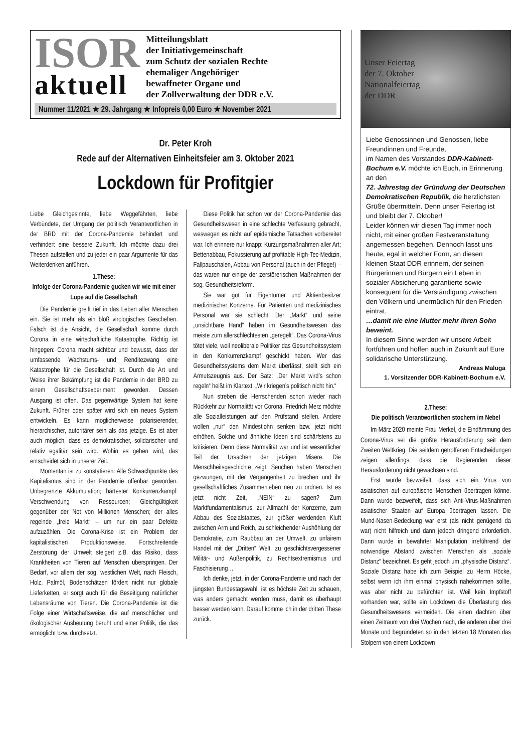ISOR
aktuell
Mitteilungsblatt
der Initiativgemeinschaft
zum Schutz der sozialen Rechte
ehemaliger Angehöriger
bewaffneter Organe und
der Zollverwaltung der DDR e.V.
Nummer 11/2021 ★ 29. Jahrgang ★ Infopreis 0,00 Euro ★ November 2021
Dr. Peter Kroh
Rede auf der Alternativen Einheitsfeier am 3. Oktober 2021
Lockdown für Profitgier
Liebe Gleichgesinnte, liebe Weggefährten, liebe Verbündete, der Umgang der politisch Verantwortlichen in der BRD mit der Corona-Pandemie behindert und verhindert eine bessere Zukunft. Ich möchte dazu drei Thesen aufstellen und zu jeder ein paar Argumente für das Weiterdenken anführen.
1.These:
Infolge der Corona-Pandemie gucken wir wie mit einer Lupe auf die Gesellschaft
Die Pandemie greift tief in das Leben aller Menschen ein. Sie ist mehr als ein bloß virologisches Geschehen. Falsch ist die Ansicht, die Gesellschaft komme durch Corona in eine wirtschaftliche Katastrophe. Richtig ist hingegen: Corona macht sichtbar und bewusst, dass der umfassende Wachstums- und Renditezwang eine Katastrophe für die Gesellschaft ist. Durch die Art und Weise ihrer Bekämpfung ist die Pandemie in der BRD zu einem Gesellschaftsexperiment geworden. Dessen Ausgang ist offen. Das gegenwärtige System hat keine Zukunft. Früher oder später wird sich ein neues System entwickeln. Es kann möglicherweise polarisierender, hierarchischer, autoritärer sein als das jetzige. Es ist aber auch möglich, dass es demokratischer, solidarischer und relativ egalitär sein wird. Wohin es gehen wird, das entscheidet sich in unserer Zeit.
Momentan ist zu konstatieren: Alle Schwachpunkte des Kapitalismus sind in der Pandemie offenbar geworden. Unbegrenzte Akkumulation; härtester Konkurrenzkampf: Verschwendung von Ressourcen; Gleichgültigkeit gegenüber der Not von Millionen Menschen; der alles regelnde „freie Markt“ – um nur ein paar Defekte aufzuzählen. Die Corona-Krise ist ein Problem der kapitalistischen Produktionsweise. Fortschreitende Zerstörung der Umwelt steigert z.B. das Risiko, dass Krankheiten von Tieren auf Menschen überspringen. Der Bedarf, vor allem der sog. westlichen Welt, nach Fleisch, Holz, Palmöl, Bodenschätzen fördert nicht nur globale Lieferketten, er sorgt auch für die Beseitigung natürlicher Lebensräume von Tieren. Die Corona-Pandemie ist die Folge einer Wirtschaftsweise, die auf menschlicher und ökologischer Ausbeutung beruht und einer Politik, die das ermöglicht bzw. durchsetzt.
Diese Politik hat schon vor der Corona-Pandemie das Gesundheitswesen in eine schlechte Verfassung gebracht, weswegen es nicht auf epidemische Tatsachen vorbereitet war. Ich erinnere nur knapp: Kürzungsmaßnahmen aller Art; Bettenabbau, Fokussierung auf profitable High-Tec-Medizin, Fallpauschalen, Abbau von Personal (auch in der Pflege!) – das waren nur einige der zerstörerischen Maßnahmen der sog. Gesundheitsreform.
Sie war gut für Eigentümer und Aktienbesitzer medizinischer Konzerne. Für Patienten und medizinisches Personal war sie schlecht. Der „Markt“ und seine „unsichtbare Hand“ haben im Gesundheitswesen das meiste zum allerschlechtesten „geregelt“. Das Corona-Virus tötet viele, weil neoliberale Politiker das Gesundheitssystem in den Konkurrenzkampf geschickt haben. Wer das Gesundheitssystems dem Markt überlässt, stellt sich ein Armutszeugnis aus. Der Satz: „Der Markt wird’s schon regeln“ heißt im Klartext: „Wir kriegen’s politisch nicht hin.“
Nun streben die Herrschenden schon wieder nach Rückkehr zur Normalität vor Corona. Friedrich Merz möchte alle Sozialleistungen auf den Prüfstand stellen. Andere wollen „nur“ den Mindestlohn senken bzw. jetzt nicht erhöhen. Solche und ähnliche Ideen sind schärfstens zu kritisieren. Denn diese Normalität war und ist wesentlicher Teil der Ursachen der jetzigen Misere. Die Menschheitsgeschichte zeigt: Seuchen haben Menschen gezwungen, mit der Vergangenheit zu brechen und ihr gesellschaftliches Zusammenleben neu zu ordnen. Ist es jetzt nicht Zeit, „NEIN“ zu sagen? Zum Marktfundamentalismus, zur Allmacht der Konzerne, zum Abbau des Sozialstaates, zur größer werdenden Kluft zwischen Arm und Reich, zu schleichender Aushöhlung der Demokratie, zum Raubbau an der Umwelt, zu unfairem Handel mit der „Dritten“ Welt, zu geschichtsvergessener Militär- und Außenpolitik, zu Rechtsextremismus und Faschisierung…
Ich denke, jetzt, in der Corona-Pandemie und nach der jüngsten Bundestagswahl, ist es höchste Zeit zu schauen, was anders gemacht werden muss, damit es überhaupt besser werden kann. Darauf komme ich in der dritten These zurück.
Unser Feiertag
der 7. Oktober
Nationalfeiertag
der DDR
Liebe Genossinnen und Genossen, liebe Freundinnen und Freunde,
im Namen des Vorstandes DDR-Kabinett-Bochum e.V. möchte ich Euch, in Erinnerung an den
72. Jahrestag der Gründung der Deutschen Demokratischen Republik, die herzlichsten Grüße übermitteln. Denn unser Feiertag ist und bleibt der 7. Oktober!
Leider können wir diesen Tag immer noch nicht, mit einer großen Festveranstaltung angemessen begehen. Dennoch lasst uns heute, egal in welcher Form, an diesen kleinen Staat DDR erinnern, der seinen Bürgerinnen und Bürgern ein Leben in sozialer Absicherung garantierte sowie konsequent für die Verständigung zwischen den Völkern und unermüdlich für den Frieden eintrat.
…damit nie eine Mutter mehr ihren Sohn beweint.
In diesem Sinne werden wir unsere Arbeit fortführen und hoffen auch in Zukunft auf Eure solidarische Unterstützung.
Andreas Maluga
1. Vorsitzender DDR-Kabinett-Bochum e.V.
2.These:
Die politisch Verantwortlichen stochern im Nebel
Im März 2020 meinte Frau Merkel, die Eindämmung des Corona-Virus sei die größte Herausforderung seit dem Zweiten Weltkrieg. Die seitdem getroffenen Entscheidungen zeigen allerdings, dass die Regierenden dieser Herausforderung nicht gewachsen sind.
Erst wurde bezweifelt, dass sich ein Virus von asiatischen auf europäische Menschen übertragen könne. Dann wurde bezweifelt, dass sich Anti-Virus-Maßnahmen asiatischer Staaten auf Europa übertragen lassen. Die Mund-Nasen-Bedeckung war erst (als nicht genügend da war) nicht hilfreich und dann jedoch dringend erforderlich. Dann wurde in bewährter Manipulation irreführend der notwendige Abstand zwischen Menschen als „soziale Distanz“ bezeichnet. Es geht jedoch um „physische Distanz“. Soziale Distanz habe ich zum Beispiel zu Herrn Höcke, selbst wenn ich ihm einmal physisch nahekommen sollte, was aber nicht zu befürchten ist. Weil kein Impfstoff vorhanden war, sollte ein Lockdown die Überlastung des Gesundheitswesens vermeiden. Die einen dachten über einen Zeitraum von drei Wochen nach, die anderen über drei Monate und begründeten so in den letzten 18 Monaten das Stolpern von einem Lockdown